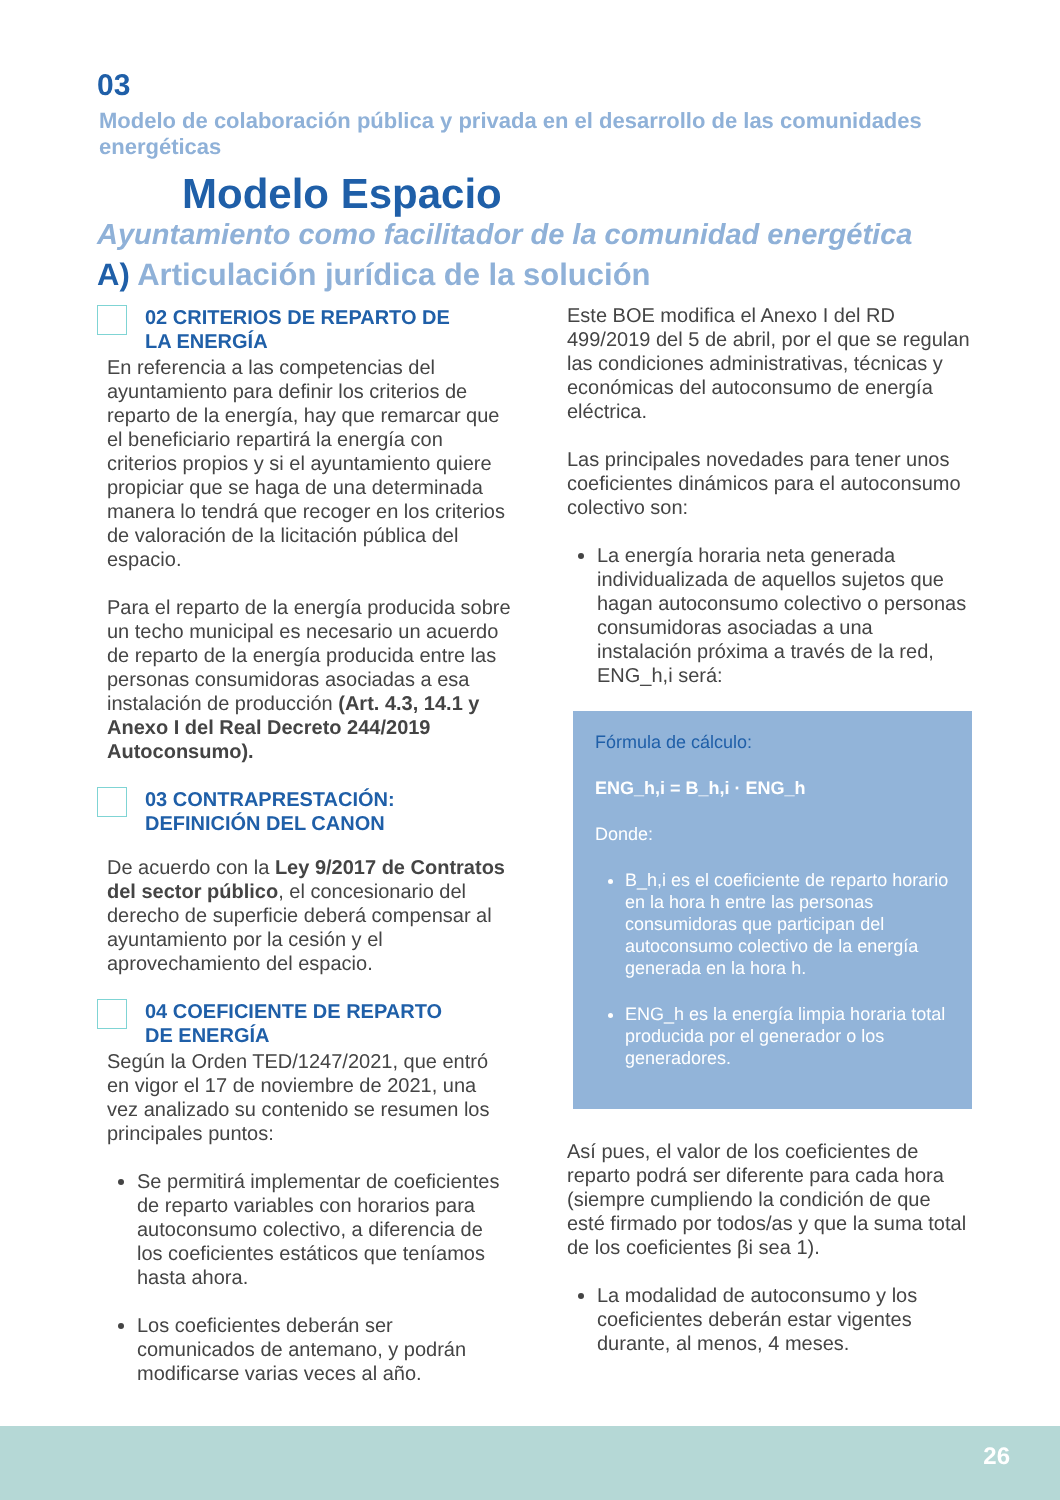03
Modelo de colaboración pública y privada en el desarrollo de las comunidades energéticas
Modelo Espacio
Ayuntamiento como facilitador de la comunidad energética
A) Articulación jurídica de la solución
02 CRITERIOS DE REPARTO DE
LA ENERGÍA
En referencia a las competencias del ayuntamiento para definir los criterios de reparto de la energía, hay que remarcar que el beneficiario repartirá la energía con criterios propios y si el ayuntamiento quiere propiciar que se haga de una determinada manera lo tendrá que recoger en los criterios de valoración de la licitación pública del espacio.
Para el reparto de la energía producida sobre un techo municipal es necesario un acuerdo de reparto de la energía producida entre las personas consumidoras asociadas a esa instalación de producción (Art. 4.3, 14.1 y Anexo I del Real Decreto 244/2019 Autoconsumo).
03 CONTRAPRESTACIÓN:
DEFINICIÓN DEL CANON
De acuerdo con la Ley 9/2017 de Contratos del sector público, el concesionario del derecho de superficie deberá compensar al ayuntamiento por la cesión y el aprovechamiento del espacio.
04 COEFICIENTE DE REPARTO
DE ENERGÍA
Según la Orden TED/1247/2021, que entró en vigor el 17 de noviembre de 2021, una vez analizado su contenido se resumen los principales puntos:
Se permitirá implementar de coeficientes de reparto variables con horarios para autoconsumo colectivo, a diferencia de los coeficientes estáticos que teníamos hasta ahora.
Los coeficientes deberán ser comunicados de antemano, y podrán modificarse varias veces al año.
Este BOE modifica el Anexo I del RD 499/2019 del 5 de abril, por el que se regulan las condiciones administrativas, técnicas y económicas del autoconsumo de energía eléctrica.
Las principales novedades para tener unos coeficientes dinámicos para el autoconsumo colectivo son:
La energía horaria neta generada individualizada de aquellos sujetos que hagan autoconsumo colectivo o personas consumidoras asociadas a una instalación próxima a través de la red, ENG_h,i será:
Fórmula de cálculo:
ENG_h,i = B_h,i · ENG_h
Donde:
B_h,i es el coeficiente de reparto horario en la hora h entre las personas consumidoras que participan del autoconsumo colectivo de la energía generada en la hora h.
ENG_h es la energía limpia horaria total producida por el generador o los generadores.
Así pues, el valor de los coeficientes de reparto podrá ser diferente para cada hora (siempre cumpliendo la condición de que esté firmado por todos/as y que la suma total de los coeficientes βi sea 1).
La modalidad de autoconsumo y los coeficientes deberán estar vigentes durante, al menos, 4 meses.
26